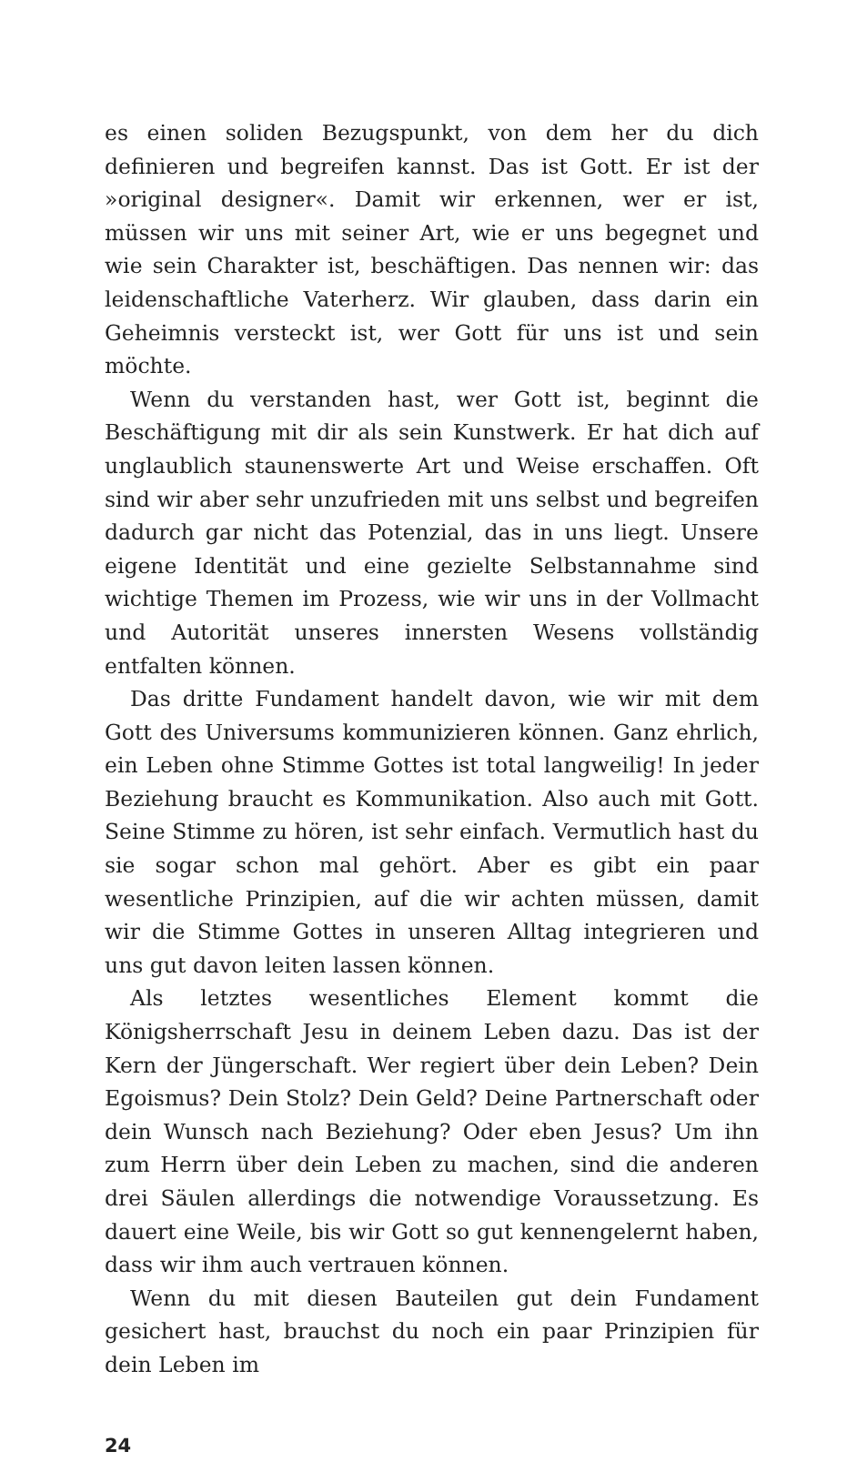es einen soliden Bezugspunkt, von dem her du dich definieren und begreifen kannst. Das ist Gott. Er ist der »original designer«. Damit wir erkennen, wer er ist, müssen wir uns mit seiner Art, wie er uns begegnet und wie sein Charakter ist, beschäftigen. Das nennen wir: das leidenschaftliche Vaterherz. Wir glauben, dass darin ein Geheimnis versteckt ist, wer Gott für uns ist und sein möchte.
Wenn du verstanden hast, wer Gott ist, beginnt die Beschäftigung mit dir als sein Kunstwerk. Er hat dich auf unglaublich staunenswerte Art und Weise erschaffen. Oft sind wir aber sehr unzufrieden mit uns selbst und begreifen dadurch gar nicht das Potenzial, das in uns liegt. Unsere eigene Identität und eine gezielte Selbstannahme sind wichtige Themen im Prozess, wie wir uns in der Vollmacht und Autorität unseres innersten Wesens vollständig entfalten können.
Das dritte Fundament handelt davon, wie wir mit dem Gott des Universums kommunizieren können. Ganz ehrlich, ein Leben ohne Stimme Gottes ist total langweilig! In jeder Beziehung braucht es Kommunikation. Also auch mit Gott. Seine Stimme zu hören, ist sehr einfach. Vermutlich hast du sie sogar schon mal gehört. Aber es gibt ein paar wesentliche Prinzipien, auf die wir achten müssen, damit wir die Stimme Gottes in unseren Alltag integrieren und uns gut davon leiten lassen können.
Als letztes wesentliches Element kommt die Königsherrschaft Jesu in deinem Leben dazu. Das ist der Kern der Jüngerschaft. Wer regiert über dein Leben? Dein Egoismus? Dein Stolz? Dein Geld? Deine Partnerschaft oder dein Wunsch nach Beziehung? Oder eben Jesus? Um ihn zum Herrn über dein Leben zu machen, sind die anderen drei Säulen allerdings die notwendige Voraussetzung. Es dauert eine Weile, bis wir Gott so gut kennengelernt haben, dass wir ihm auch vertrauen können.
Wenn du mit diesen Bauteilen gut dein Fundament gesichert hast, brauchst du noch ein paar Prinzipien für dein Leben im
24